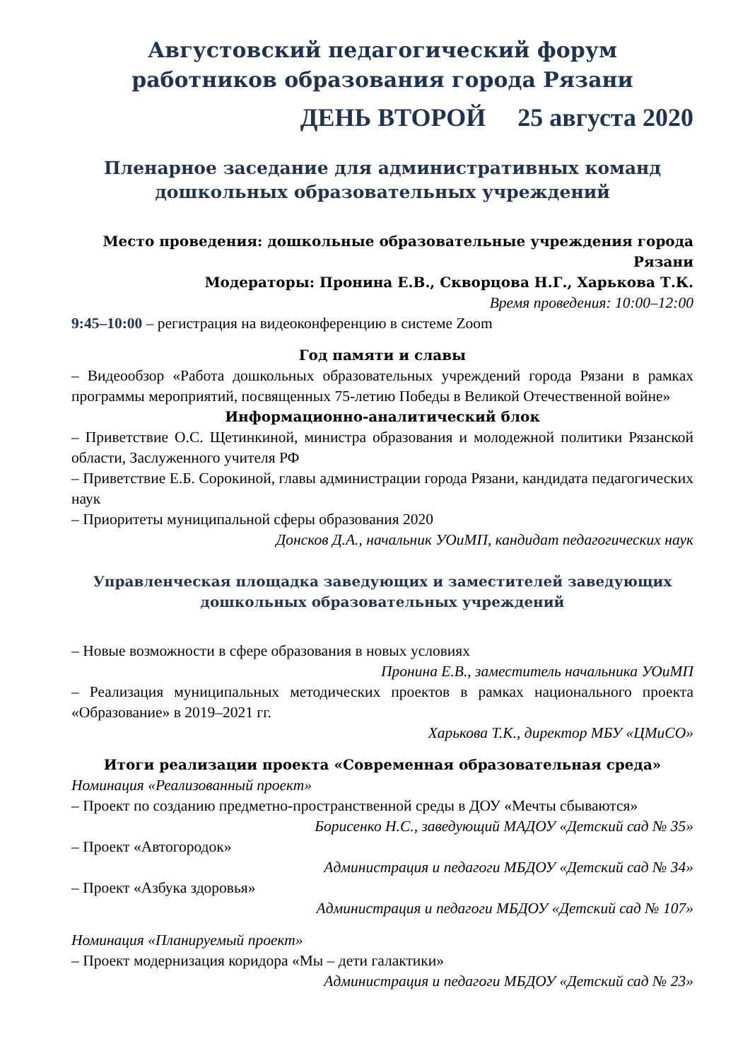Августовский педагогический форум работников образования города Рязани
ДЕНЬ ВТОРОЙ 25 августа 2020
Пленарное заседание для административных команд дошкольных образовательных учреждений
Место проведения: дошкольные образовательные учреждения города Рязани
Модераторы: Пронина Е.В., Скворцова Н.Г., Харькова Т.К.
Время проведения: 10:00–12:00
9:45–10:00 – регистрация на видеоконференцию в системе Zoom
Год памяти и славы
– Видеообзор «Работа дошкольных образовательных учреждений города Рязани в рамках программы мероприятий, посвященных 75-летию Победы в Великой Отечественной войне»
Информационно-аналитический блок
– Приветствие О.С. Щетинкиной, министра образования и молодежной политики Рязанской области, Заслуженного учителя РФ
– Приветствие Е.Б. Сорокиной, главы администрации города Рязани, кандидата педагогических наук
– Приоритеты муниципальной сферы образования 2020
Донсков Д.А., начальник УОиМП, кандидат педагогических наук
Управленческая площадка заведующих и заместителей заведующих дошкольных образовательных учреждений
– Новые возможности в сфере образования в новых условиях
Пронина Е.В., заместитель начальника УОиМП
– Реализация муниципальных методических проектов в рамках национального проекта «Образование» в 2019–2021 гг.
Харькова Т.К., директор МБУ «ЦМиСО»
Итоги реализации проекта «Современная образовательная среда»
Номинация «Реализованный проект»
– Проект по созданию предметно-пространственной среды в ДОУ «Мечты сбываются»
Борисенко Н.С., заведующий МАДОУ «Детский сад № 35»
– Проект «Автогородок»
Администрация и педагоги МБДОУ «Детский сад № 34»
– Проект «Азбука здоровья»
Администрация и педагоги МБДОУ «Детский сад № 107»
Номинация «Планируемый проект»
– Проект модернизация коридора «Мы – дети галактики»
Администрация и педагоги МБДОУ «Детский сад № 23»